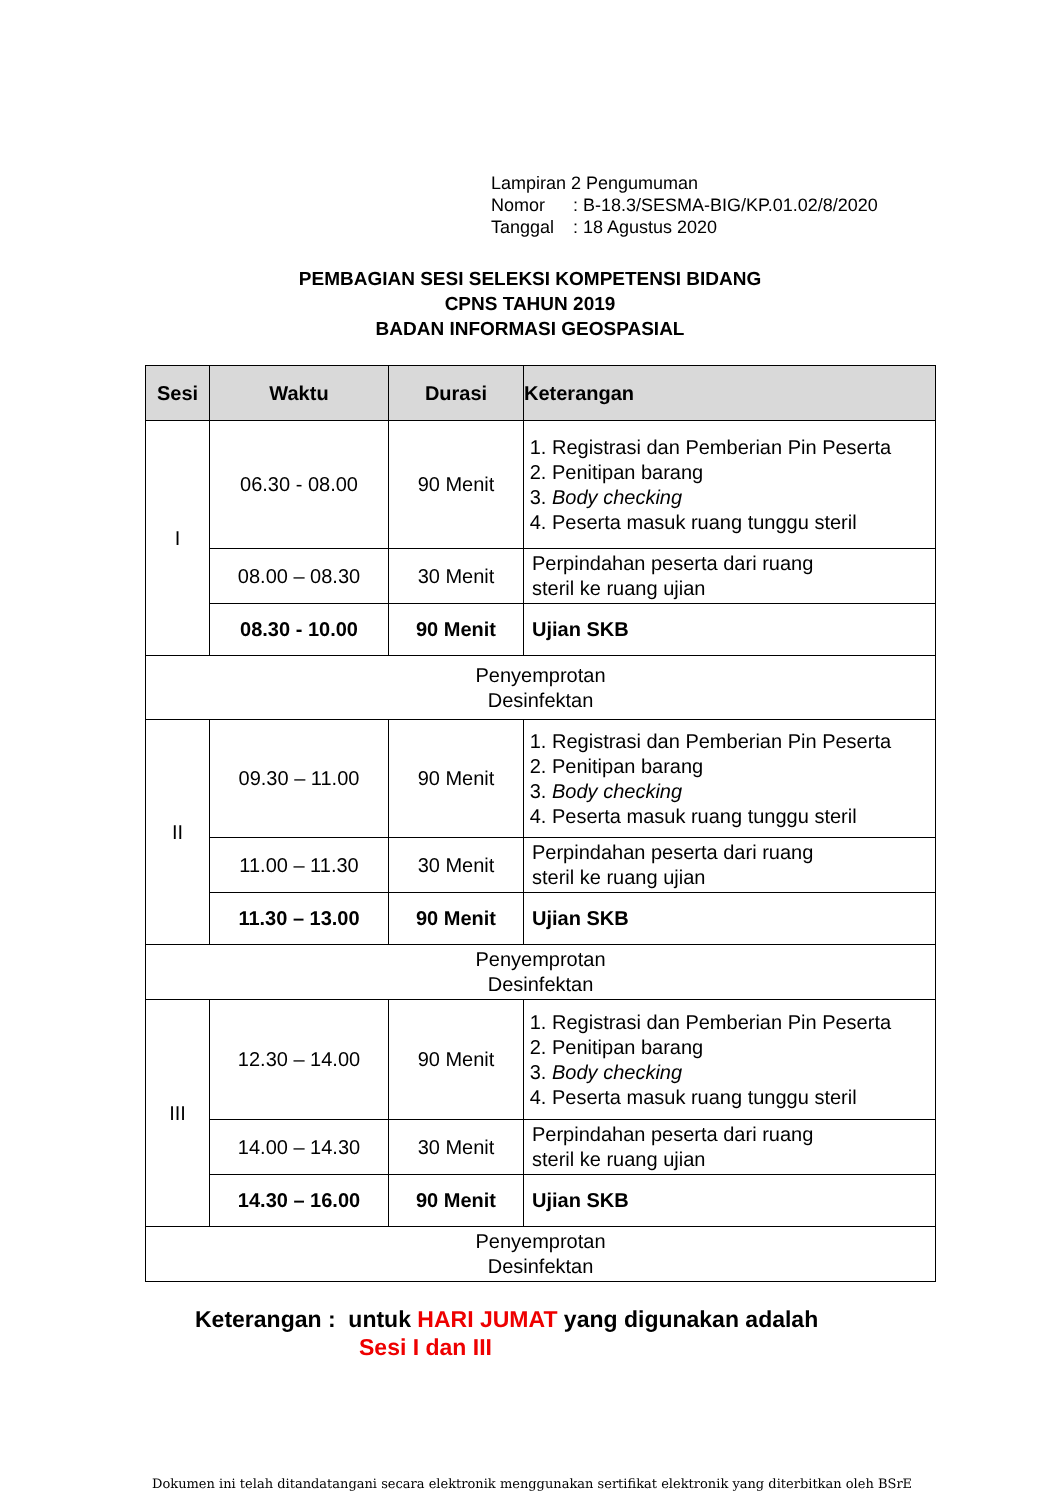Lampiran 2 Pengumuman
Nomor: B-18.3/SESMA-BIG/KP.01.02/8/2020
Tanggal: 18 Agustus 2020
PEMBAGIAN SESI SELEKSI KOMPETENSI BIDANG
CPNS TAHUN 2019
BADAN INFORMASI GEOSPASIAL
| Sesi | Waktu | Durasi | Keterangan |
| --- | --- | --- | --- |
| I | 06.30 - 08.00 | 90 Menit | 1. Registrasi dan Pemberian Pin Peserta 2. Penitipan barang 3. Body checking 4. Peserta masuk ruang tunggu steril |
| | 08.00 – 08.30 | 30 Menit | Perpindahan peserta dari ruang steril ke ruang ujian |
| | 08.30 - 10.00 | 90 Menit | Ujian SKB |
| Penyemprotan Desinfektan | | | |
| II | 09.30 – 11.00 | 90 Menit | 1. Registrasi dan Pemberian Pin Peserta 2. Penitipan barang 3. Body checking 4. Peserta masuk ruang tunggu steril |
| | 11.00 – 11.30 | 30 Menit | Perpindahan peserta dari ruang steril ke ruang ujian |
| | 11.30 – 13.00 | 90 Menit | Ujian SKB |
| Penyemprotan Desinfektan | | | |
| III | 12.30 – 14.00 | 90 Menit | 1. Registrasi dan Pemberian Pin Peserta 2. Penitipan barang 3. Body checking 4. Peserta masuk ruang tunggu steril |
| | 14.00 – 14.30 | 30 Menit | Perpindahan peserta dari ruang steril ke ruang ujian |
| | 14.30 – 16.00 | 90 Menit | Ujian SKB |
| Penyemprotan Desinfektan | | | |
Keterangan : untuk HARI JUMAT yang digunakan adalah
Sesi I dan III
Dokumen ini telah ditandatangani secara elektronik menggunakan sertifikat elektronik yang diterbitkan oleh BSrE